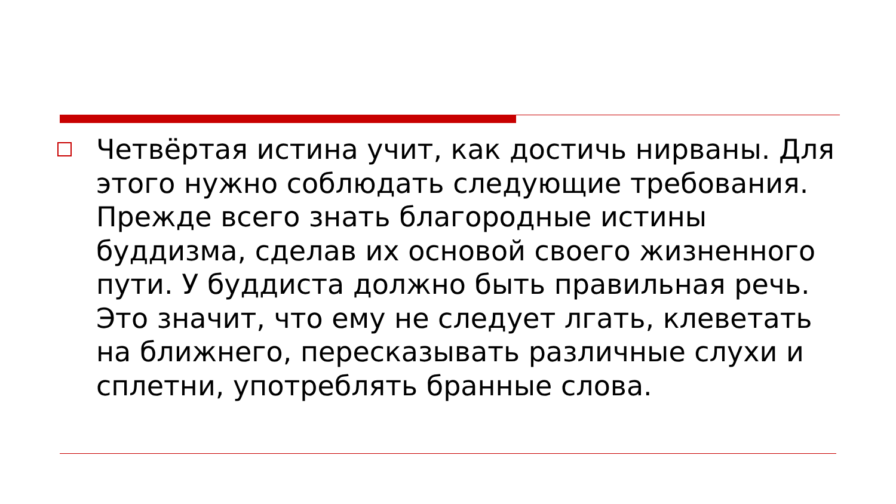Четвёртая истина учит, как достичь нирваны. Для этого нужно соблюдать следующие требования. Прежде всего знать благородные истины буддизма, сделав их основой своего жизненного пути. У буддиста должно быть правильная речь. Это значит, что ему не следует лгать, клеветать на ближнего, пересказывать различные слухи и сплетни, употреблять бранные слова.